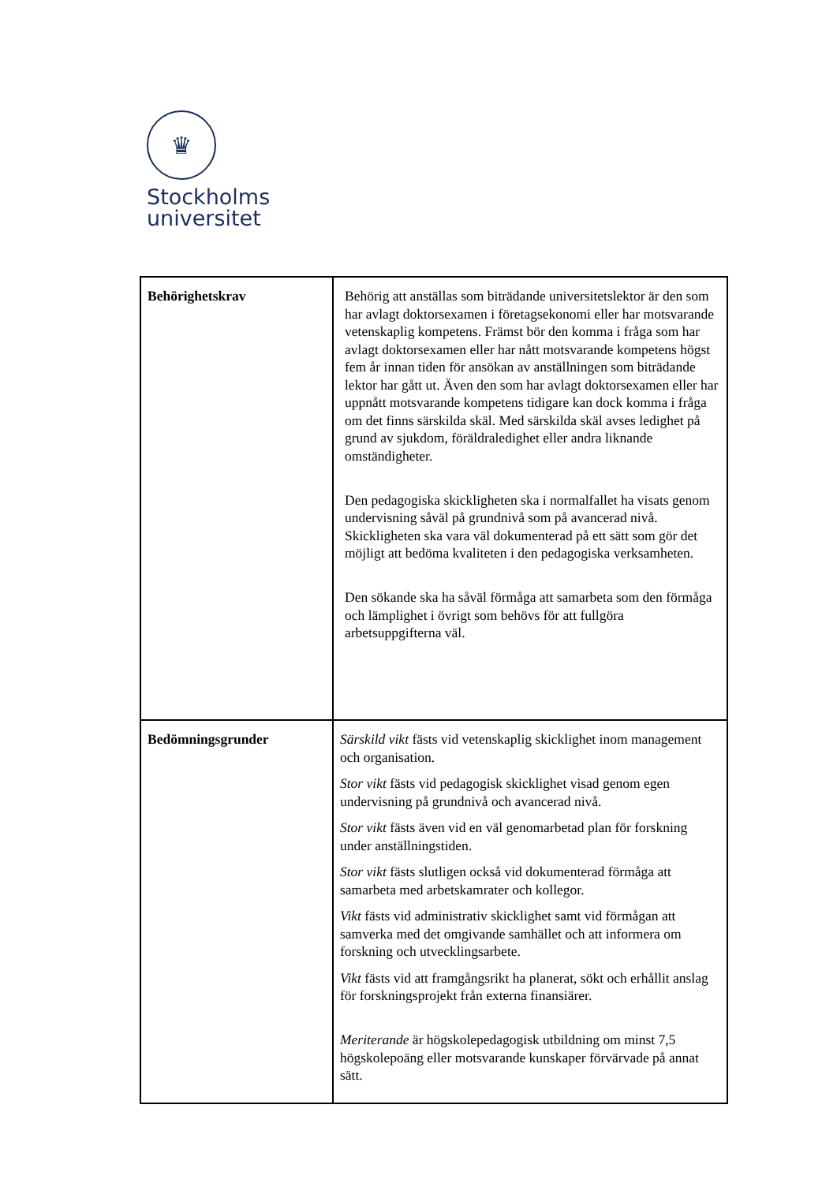♛
Stockholms
universitet
| Behörighetskrav | Behörig att anställas som biträdande universitetslektor är den som har avlagt doktorsexamen i företagsekonomi eller har motsvarande vetenskaplig kompetens. Främst bör den komma i fråga som har avlagt doktorsexamen eller har nått motsvarande kompetens högst fem år innan tiden för ansökan av anställningen som biträdande lektor har gått ut. Även den som har avlagt doktorsexamen eller har uppnått motsvarande kompetens tidigare kan dock komma i fråga om det finns särskilda skäl. Med särskilda skäl avses ledighet på grund av sjukdom, föräldraledighet eller andra liknande omständigheter. Den pedagogiska skickligheten ska i normalfallet ha visats genom undervisning såväl på grundnivå som på avancerad nivå. Skickligheten ska vara väl dokumenterad på ett sätt som gör det möjligt att bedöma kvaliteten i den pedagogiska verksamheten. Den sökande ska ha såväl förmåga att samarbeta som den förmåga och lämplighet i övrigt som behövs för att fullgöra arbetsuppgifterna väl. |
| Bedömningsgrunder | Särskild vikt fästs vid vetenskaplig skicklighet inom management och organisation. Stor vikt fästs vid pedagogisk skicklighet visad genom egen undervisning på grundnivå och avancerad nivå. Stor vikt fästs även vid en väl genomarbetad plan för forskning under anställningstiden. Stor vikt fästs slutligen också vid dokumenterad förmåga att samarbeta med arbetskamrater och kollegor. Vikt fästs vid administrativ skicklighet samt vid förmågan att samverka med det omgivande samhället och att informera om forskning och utvecklingsarbete. Vikt fästs vid att framgångsrikt ha planerat, sökt och erhållit anslag för forskningsprojekt från externa finansiärer. Meriterande är högskolepedagogisk utbildning om minst 7,5 högskolepoäng eller motsvarande kunskaper förvärvade på annat sätt. |